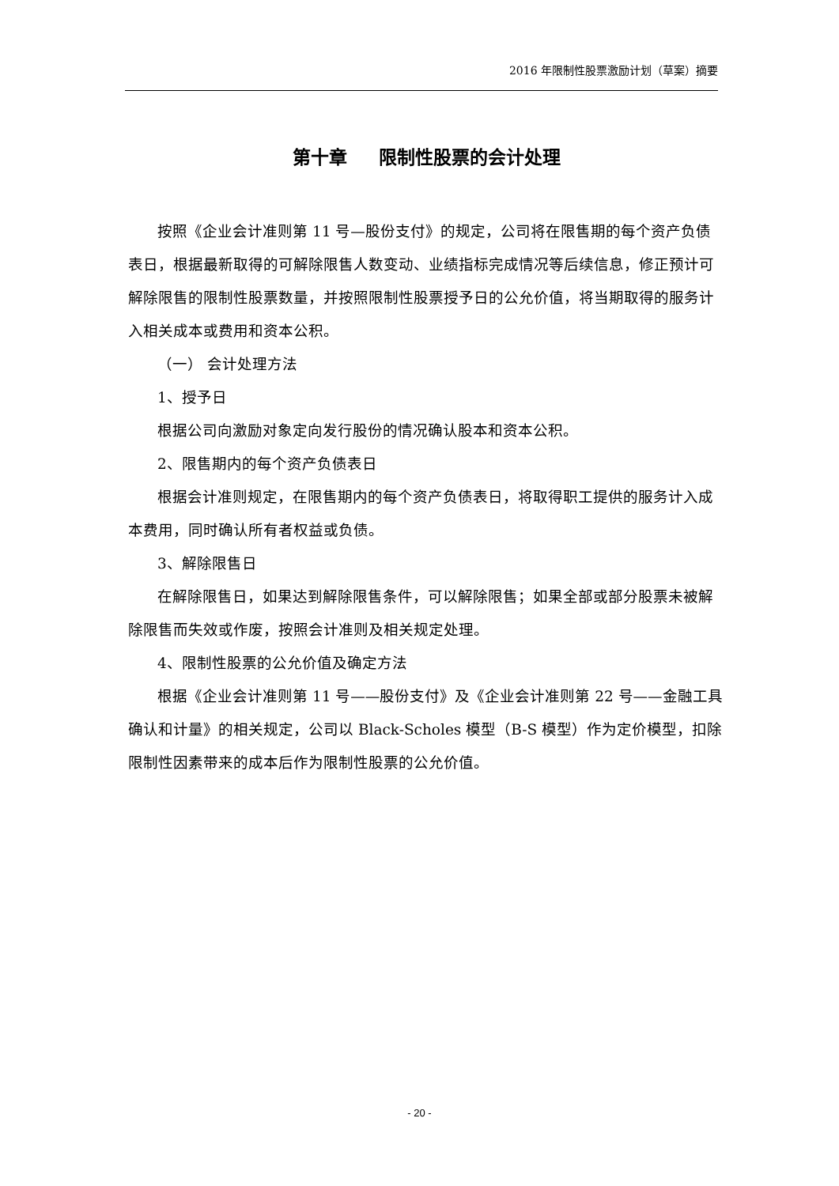2016 年限制性股票激励计划（草案）摘要
第十章 限制性股票的会计处理
按照《企业会计准则第 11 号—股份支付》的规定，公司将在限售期的每个资产负债表日，根据最新取得的可解除限售人数变动、业绩指标完成情况等后续信息，修正预计可解除限售的限制性股票数量，并按照限制性股票授予日的公允价值，将当期取得的服务计入相关成本或费用和资本公积。
（一） 会计处理方法
1、授予日
根据公司向激励对象定向发行股份的情况确认股本和资本公积。
2、限售期内的每个资产负债表日
根据会计准则规定，在限售期内的每个资产负债表日，将取得职工提供的服务计入成本费用，同时确认所有者权益或负债。
3、解除限售日
在解除限售日，如果达到解除限售条件，可以解除限售；如果全部或部分股票未被解除限售而失效或作废，按照会计准则及相关规定处理。
4、限制性股票的公允价值及确定方法
根据《企业会计准则第 11 号——股份支付》及《企业会计准则第 22 号——金融工具确认和计量》的相关规定，公司以 Black-Scholes 模型（B-S 模型）作为定价模型，扣除限制性因素带来的成本后作为限制性股票的公允价值。
- 20 -